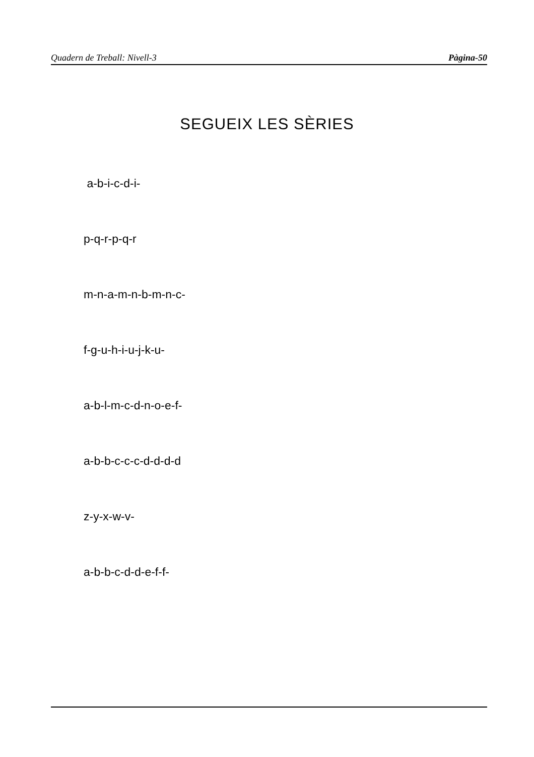Quadern de Treball: Nivell-3 Pàgina-50
SEGUEIX LES SÈRIES
a-b-i-c-d-i-
p-q-r-p-q-r
m-n-a-m-n-b-m-n-c-
f-g-u-h-i-u-j-k-u-
a-b-l-m-c-d-n-o-e-f-
a-b-b-c-c-c-d-d-d-d
z-y-x-w-v-
a-b-b-c-d-d-e-f-f-